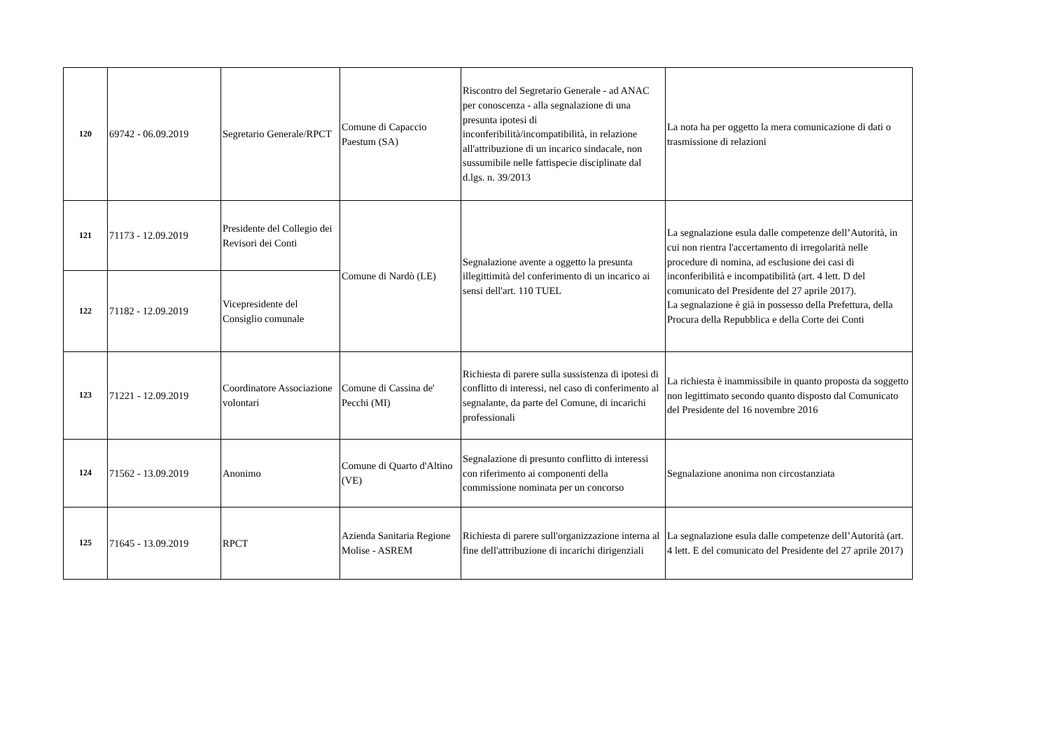| 120 | 69742 - 06.09.2019 | Segretario Generale/RPCT | Comune di Capaccio Paestum (SA) | Riscontro del Segretario Generale - ad ANAC per conoscenza - alla segnalazione di una presunta ipotesi di inconferibilità/incompatibilità, in relazione all'attribuzione di un incarico sindacale, non sussumibile nelle fattispecie disciplinate dal d.lgs. n. 39/2013 | La nota ha per oggetto la mera comunicazione di dati o trasmissione di relazioni |
| 121 | 71173 - 12.09.2019 | Presidente del Collegio dei Revisori dei Conti | Comune di Nardò (LE) | Segnalazione avente a oggetto la presunta illegittimità del conferimento di un incarico ai sensi dell'art. 110 TUEL | La segnalazione esula dalle competenze dell’Autorità, in cui non rientra l'accertamento di irregolarità nelle procedure di nomina, ad esclusione dei casi di inconferibilità e incompatibilità (art. 4 lett. D del comunicato del Presidente del 27 aprile 2017). La segnalazione è già in possesso della Prefettura, della Procura della Repubblica e della Corte dei Conti |
| 122 | 71182 - 12.09.2019 | Vicepresidente del Consiglio comunale | | | |
| 123 | 71221 - 12.09.2019 | Coordinatore Associazione volontari | Comune di Cassina de' Pecchi (MI) | Richiesta di parere sulla sussistenza di ipotesi di conflitto di interessi, nel caso di conferimento al segnalante, da parte del Comune, di incarichi professionali | La richiesta è inammissibile in quanto proposta da soggetto non legittimato secondo quanto disposto dal Comunicato del Presidente del 16 novembre 2016 |
| 124 | 71562 - 13.09.2019 | Anonimo | Comune di Quarto d'Altino (VE) | Segnalazione di presunto conflitto di interessi con riferimento ai componenti della commissione nominata per un concorso | Segnalazione anonima non circostanziata |
| 125 | 71645 - 13.09.2019 | RPCT | Azienda Sanitaria Regione Molise - ASREM | Richiesta di parere sull'organizzazione interna al fine dell'attribuzione di incarichi dirigenziali | La segnalazione esula dalle competenze dell’Autorità (art. 4 lett. E del comunicato del Presidente del 27 aprile 2017) |